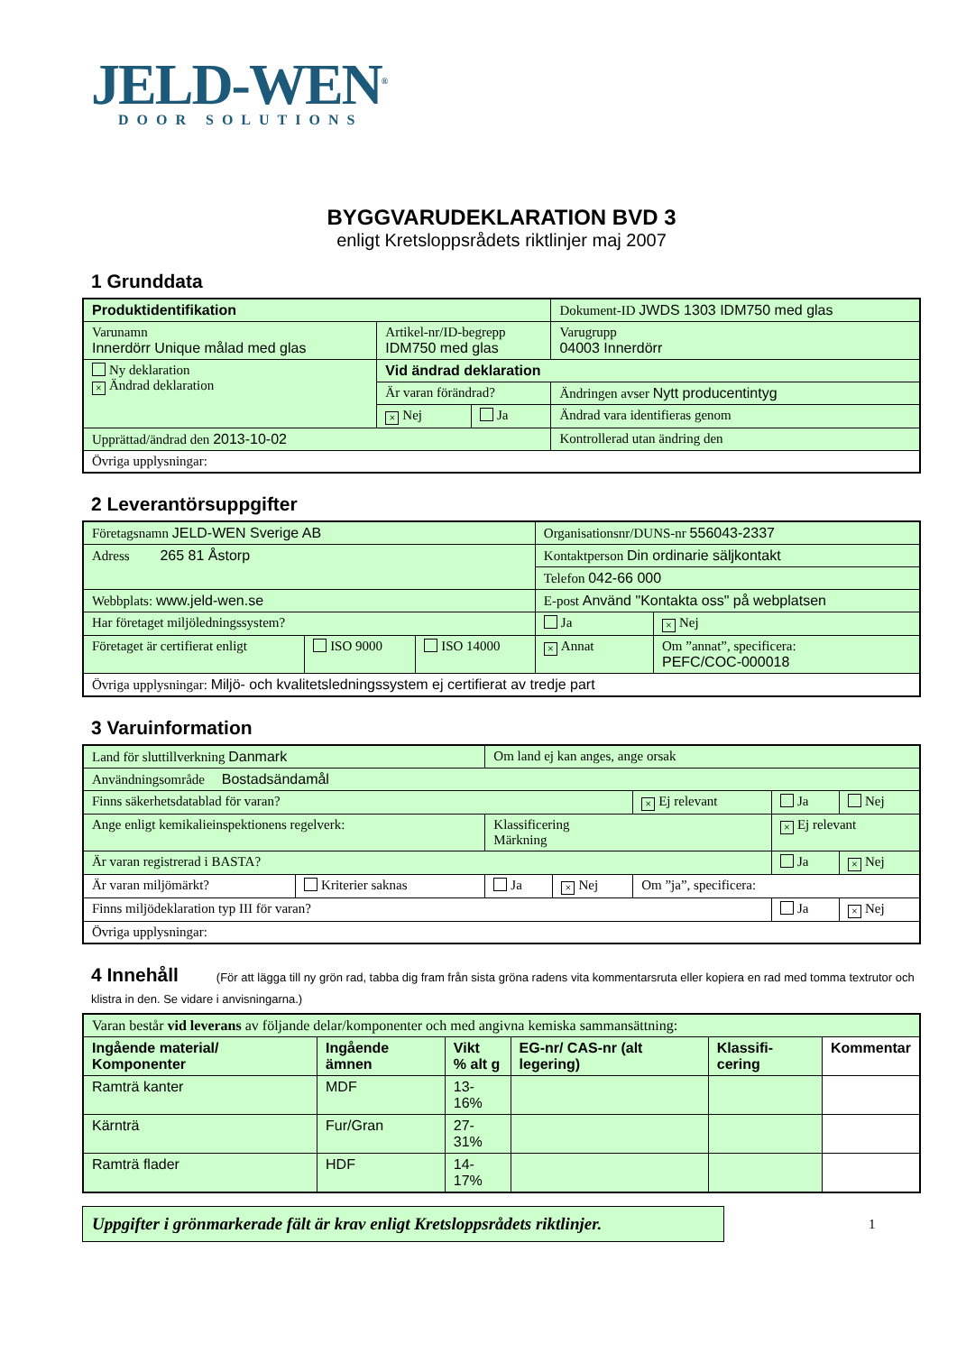JELD-WEN<sup>®</sup>
DOOR SOLUTIONS
BYGGVARUDEKLARATION BVD 3
enligt Kretsloppsrådets riktlinjer maj 2007
1 Grunddata
| Produktidentifikation | | | Dokument-ID JWDS 1303 IDM750 med glas |
| Varunamn Innerdörr Unique målad med glas | Artikel-nr/ID-begrepp IDM750 med glas | | Varugrupp 04003 Innerdörr |
| Ny deklaration × Ändrad deklaration | Vid ändrad deklaration | | |
| | Är varan förändrad? | | Ändringen avser Nytt producentintyg |
| | × Nej | Ja | Ändrad vara identifieras genom |
| Upprättad/ändrad den 2013-10-02 | | | Kontrollerad utan ändring den |
| Övriga upplysningar: | | | |
2 Leverantörsuppgifter
| Företagsnamn JELD-WEN Sverige AB | | | Organisationsnr/DUNS-nr 556043-2337 | |
| Adress 265 81 Åstorp | | | Kontaktperson Din ordinarie säljkontakt | |
| | | | Telefon 042-66 000 | |
| Webbplats: www.jeld-wen.se | | | E-post Använd "Kontakta oss" på webplatsen | |
| Har företaget miljöledningssystem? | | | Ja | × Nej |
| Företaget är certifierat enligt | ISO 9000 | ISO 14000 | × Annat | Om ”annat”, specificera: PEFC/COC-000018 |
| Övriga upplysningar: Miljö- och kvalitetsledningssystem ej certifierat av tredje part | | | | |
3 Varuinformation
| Land för sluttillverkning Danmark | | Om land ej kan anges, ange orsak | | | | |
| Användningsområde Bostadsändamål | | | | | | |
| Finns säkerhetsdatablad för varan? | | | | × Ej relevant | Ja | Nej |
| Ange enligt kemikalieinspektionens regelverk: | | Klassificering Märkning | | | × Ej relevant | |
| Är varan registrerad i BASTA? | | | | | Ja | × Nej |
| Är varan miljömärkt? | Kriterier saknas | Ja | × Nej | Om ”ja”, specificera: | | |
| Finns miljödeklaration typ III för varan? | | | | | Ja | × Nej |
| Övriga upplysningar: | | | | | | |
4 Innehåll (För att lägga till ny grön rad, tabba dig fram från sista gröna radens vita kommentarsruta eller kopiera en rad med tomma textrutor och klistra in den. Se vidare i anvisningarna.)
| Varan består vid leverans av följande delar/komponenter och med angivna kemiska sammansättning: | | | | | |
| Ingående material/ Komponenter | Ingående ämnen | Vikt % alt g | EG-nr/ CAS-nr (alt legering) | Klassifi-cering | Kommentar |
| Ramträ kanter | MDF | 13-16% | | | |
| Kärnträ | Fur/Gran | 27-31% | | | |
| Ramträ flader | HDF | 14-17% | | | |
Uppgifter i grönmarkerade fält är krav enligt Kretsloppsrådets riktlinjer.
1